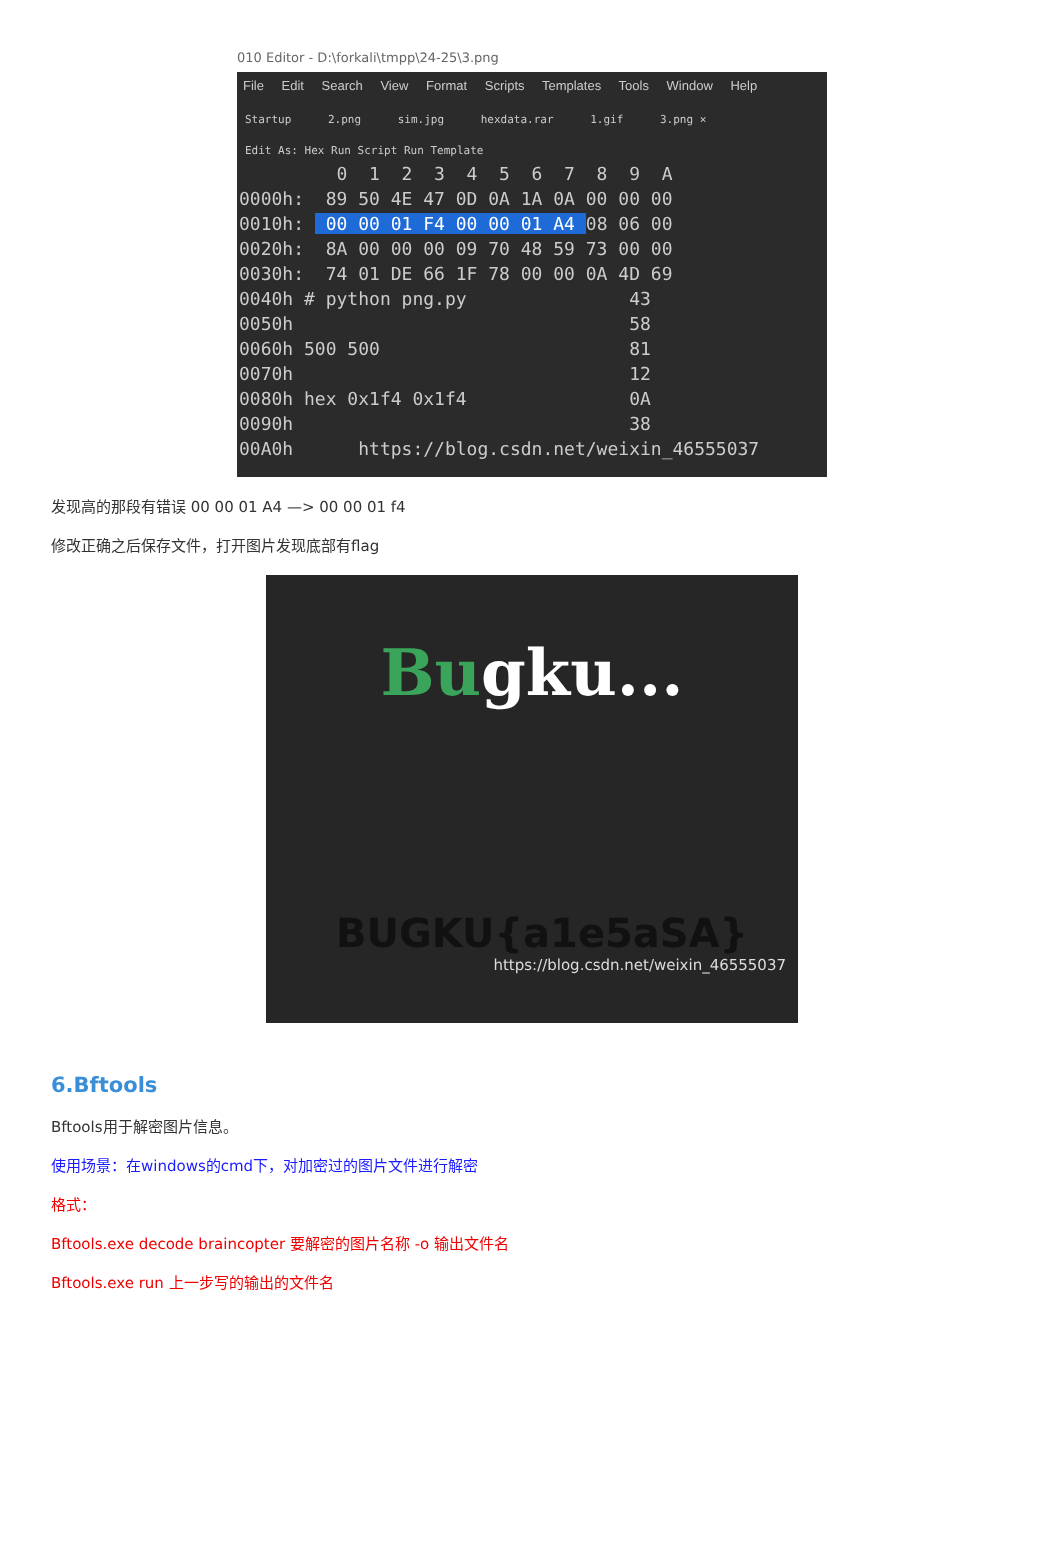010 Editor - D:\forkali\tmpp\24-25\3.png
File Edit Search View Format Scripts Templates Tools Window Help
Startup 2.png sim.jpg hexdata.rar 1.gif 3.png ×
Edit As: Hex Run Script Run Template
0 1 2 3 4 5 6 7 8 9 A 0000h: 89 50 4E 47 0D 0A 1A 0A 00 00 00 0010h: 00 00 01 F4 00 00 01 A4 08 06 00 0020h: 8A 00 00 00 09 70 48 59 73 00 00 0030h: 74 01 DE 66 1F 78 00 00 0A 4D 69 0040h # python png.py 43 0050h 58 0060h 500 500 81 0070h 12 0080h hex 0x1f4 0x1f4 0A 0090h 38 00A0h https://blog.csdn.net/weixin_46555037
发现高的那段有错误 00 00 01 A4 —> 00 00 01 f4
修改正确之后保存文件，打开图片发现底部有flag
Bugku...
BUGKU{a1e5aSA}
https://blog.csdn.net/weixin_46555037
6.Bftools
Bftools用于解密图片信息。
使用场景：在windows的cmd下，对加密过的图片文件进行解密
格式：
Bftools.exe decode braincopter 要解密的图片名称 -o 输出文件名
Bftools.exe run 上一步写的输出的文件名